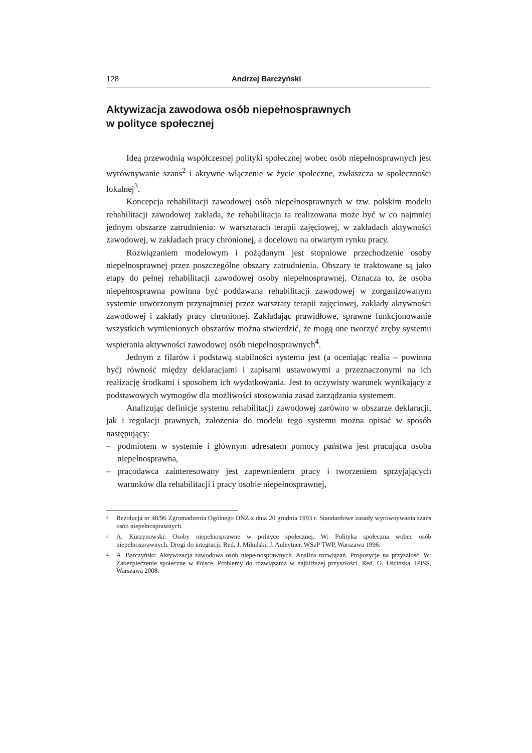128 Andrzej Barczyński
Aktywizacja zawodowa osób niepełnosprawnych
w polityce społecznej
Ideą przewodnią współczesnej polityki społecznej wobec osób niepełno­sprawnych jest wyrównywanie szans<sup>2</sup> i aktywne włączenie w życie społeczne, zwłaszcza w społeczności lokalnej<sup>3</sup>.
Koncepcja rehabilitacji zawodowej osób niepełnosprawnych w tzw. pol­skim modelu rehabilitacji zawodowej zakłada, że rehabilitacja ta realizowana może być w co najmniej jednym obszarze zatrudnienia: w warsztatach terapii zajęciowej, w zakładach aktywności zawodowej, w zakładach pracy chronionej, a docelowo na otwartym rynku pracy.
Rozwiązaniem modelowym i pożądanym jest stopniowe przechodzenie osoby niepełnosprawnej przez poszczególne obszary zatrudnienia. Obszary te traktowane są jako etapy do pełnej rehabilitacji zawodowej osoby niepełno­sprawnej. Oznacza to, że osoba niepełnosprawna powinna być poddawana reha­bilitacji zawodowej w zorganizowanym systemie utworzonym przynajmniej przez warsztaty terapii zajęciowej, zakłady aktywności zawodowej i zakłady pracy chronionej. Zakładając prawidłowe, sprawne funkcjonowanie wszystkich wymienionych obszarów można stwierdzić, że mogą one tworzyć zręby systemu wspierania aktywności zawodowej osób niepełnosprawnych<sup>4</sup>.
Jednym z filarów i podstawą stabilności systemu jest (a oceniając realia – powinna być) równość między deklaracjami i zapisami ustawowymi a prze­znaczonymi na ich realizację środkami i sposobem ich wydatkowania. Jest to oczywisty warunek wynikający z podstawowych wymogów dla możliwości stosowania zasad zarządzania systemem.
Analizując definicje systemu rehabilitacji zawodowej zarówno w obszarze deklaracji, jak i regulacji prawnych, założenia do modelu tego systemu można opisać w sposób następujący:
– podmiotem w systemie i głównym adresatem pomocy państwa jest pracująca osoba niepełnosprawna,
– pracodawca zainteresowany jest zapewnieniem pracy i tworzeniem sprzyjają­cych warunków dla rehabilitacji i pracy osobie niepełnosprawnej,
<sup>2</sup> Rezolucja nr 48/96 Zgromadzenia Ogólnego ONZ z dnia 20 grudnia 1993 r. Standardowe zasa­dy wyrównywania szans osób niepełnosprawnych.
<sup>3</sup> A. Kurzynowski: Osoby niepełnosprawne w polityce społecznej. W: Polityka społeczna wobec osób niepełnosprawnych. Drogi do integracji. Red. J. Mikulski, J. Auleytner. WSzP TWP, War­szawa 1996.
<sup>4</sup> A. Barczyński: Aktywizacja zawodowa osób niepełnosprawnych. Analiza rozwiązań. Propozy­cje na przyszłość. W: Zabezpieczenie społeczne w Polsce. Problemy do rozwiązania w najbliż­szej przyszłości. Red. G. Uścińska. IPiSS, Warszawa 2008.